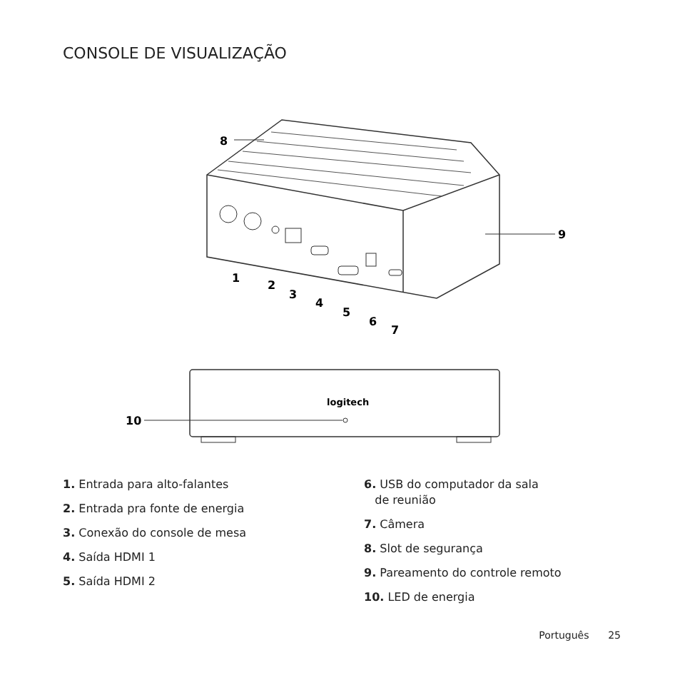CONSOLE DE VISUALIZAÇÃO
8
9
1
2
3
4
5
6
7
logitech
10
1. Entrada para alto-falantes
2. Entrada pra fonte de energia
3. Conexão do console de mesa
4. Saída HDMI 1
5. Saída HDMI 2
6. USB do computador da sala
de reunião
7. Câmera
8. Slot de segurança
9. Pareamento do controle remoto
10. LED de energia
Português 25